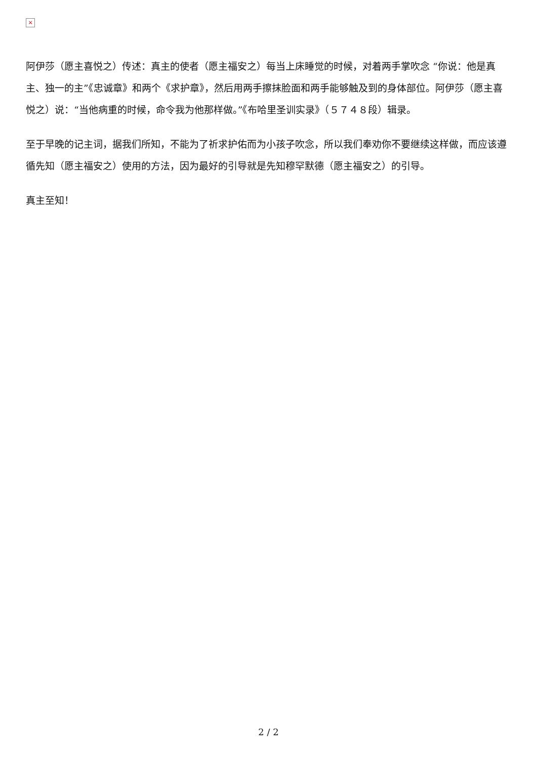×
阿伊莎（愿主喜悦之）传述：真主的使者（愿主福安之）每当上床睡觉的时候，对着两手掌吹念 “你说：他是真主、独一的主”《忠诚章》和两个《求护章》，然后用两手擦抹脸面和两手能够触及到的身体部位。阿伊莎（愿主喜悦之）说：“当他病重的时候，命令我为他那样做。”《布哈里圣训实录》（５７４８段）辑录。
至于早晚的记主词，据我们所知，不能为了祈求护佑而为小孩子吹念，所以我们奉劝你不要继续这样做，而应该遵循先知（愿主福安之）使用的方法，因为最好的引导就是先知穆罕默德（愿主福安之）的引导。
真主至知！
2 / 2